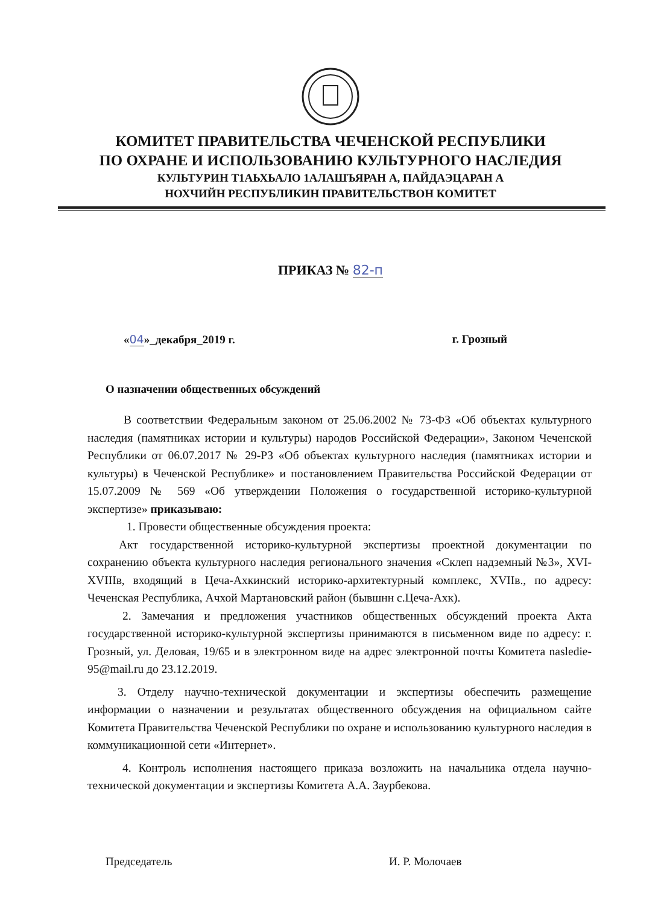КОМИТЕТ ПРАВИТЕЛЬСТВА ЧЕЧЕНСКОЙ РЕСПУБЛИКИ
ПО ОХРАНЕ И ИСПОЛЬЗОВАНИЮ КУЛЬТУРНОГО НАСЛЕДИЯ
КУЛЬТУРИН Т1АЬХЬАЛО 1АЛАШЪЯРАН А, ПАЙДАЭЦАРАН А
НОХЧИЙН РЕСПУБЛИКИН ПРАВИТЕЛЬСТВОН КОМИТЕТ
ПРИКАЗ № 82-п
«04»_декабря_2019 г. г. Грозный
О назначении общественных обсуждений
В соответствии Федеральным законом от 25.06.2002 № 73-ФЗ «Об объектах культурного наследия (памятниках истории и культуры) народов Российской Федерации», Законом Чеченской Республики от 06.07.2017 № 29-РЗ «Об объектах культурного наследия (памятниках истории и культуры) в Чеченской Республике» и постановлением Правительства Российской Федерации от 15.07.2009 № 569 «Об утверждении Положения о государственной историко-культурной экспертизе» приказываю:
1. Провести общественные обсуждения проекта:
Акт государственной историко-культурной экспертизы проектной документации по сохранению объекта культурного наследия регионального значения «Склеп надземный №3», XVI-XVIIIв, входящий в Цеча-Ахкинский историко-архитектурный комплекс, XVIIв., по адресу: Чеченская Республика, Ачхой Мартановский район (бывшнн с.Цеча-Ахк).
2. Замечания и предложения участников общественных обсуждений проекта Акта государственной историко-культурной экспертизы принимаются в письменном виде по адресу: г. Грозный, ул. Деловая, 19/65 и в электронном виде на адрес электронной почты Комитета nasledie-95@mail.ru до 23.12.2019.
3. Отделу научно-технической документации и экспертизы обеспечить размещение информации о назначении и результатах общественного обсуждения на официальном сайте Комитета Правительства Чеченской Республики по охране и использованию культурного наследия в коммуникационной сети «Интернет».
4. Контроль исполнения настоящего приказа возложить на начальника отдела научно-технической документации и экспертизы Комитета А.А. Заурбекова.
Председатель И. Р. Молочаев